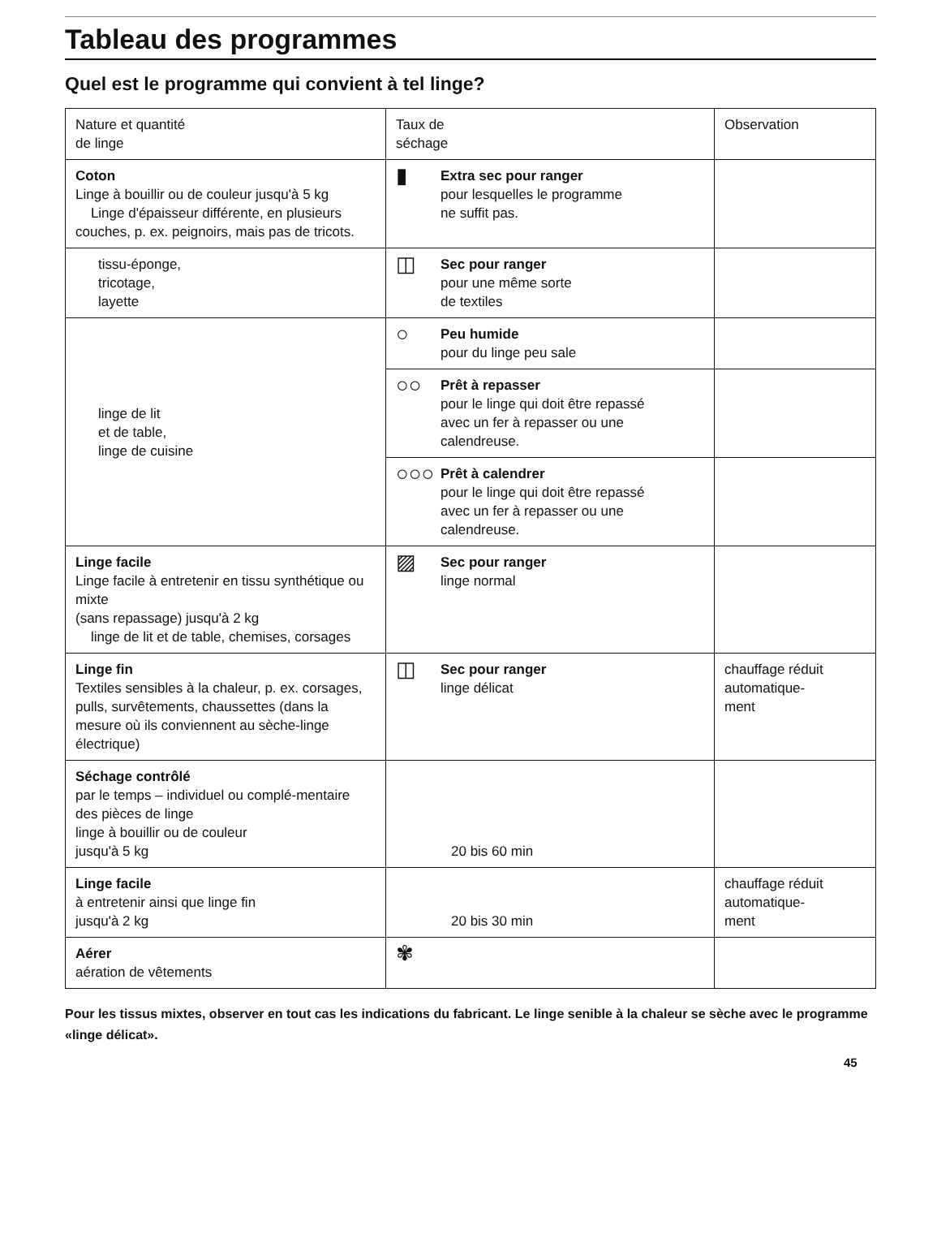Tableau des programmes
Quel est le programme qui convient à tel linge?
| Nature et quantité de linge | Taux de séchage | Observation |
| --- | --- | --- |
| Coton Linge à bouillir ou de couleur jusqu'à 5 kg Linge d'épaisseur différente, en plusieurs couches, p. ex. peignoirs, mais pas de tricots. | ▮ Extra sec pour ranger pour lesquelles le programme ne suffit pas. | |
| tissu-éponge, tricotage, layette | ◫ Sec pour ranger pour une même sorte de textiles | |
| linge de lit et de table, linge de cuisine | ○ Peu humide pour du linge peu sale | |
| | ○○ Prêt à repasser pour le linge qui doit être repassé avec un fer à repasser ou une calendreuse. | |
| | ○○○ Prêt à calendrer pour le linge qui doit être repassé avec un fer à repasser ou une calendreuse. | |
| Linge facile Linge facile à entretenir en tissu synthétique ou mixte (sans repassage) jusqu'à 2 kg linge de lit et de table, chemises, corsages | ▨ Sec pour ranger linge normal | |
| Linge fin Textiles sensibles à la chaleur, p. ex. corsages, pulls, survêtements, chaussettes (dans la mesure où ils conviennent au sèche-linge électrique) | ◫ Sec pour ranger linge délicat | chauffage réduit automatique- ment |
| Séchage contrôlé par le temps – individuel ou complé-mentaire des pièces de linge linge à bouillir ou de couleur jusqu'à 5 kg | 20 bis 60 min | |
| Linge facile à entretenir ainsi que linge fin jusqu'à 2 kg | 20 bis 30 min | chauffage réduit automatique- ment |
| Aérer aération de vêtements | ✾ | |
Pour les tissus mixtes, observer en tout cas les indications du fabricant. Le linge senible à la chaleur se sèche avec le programme «linge délicat».
45